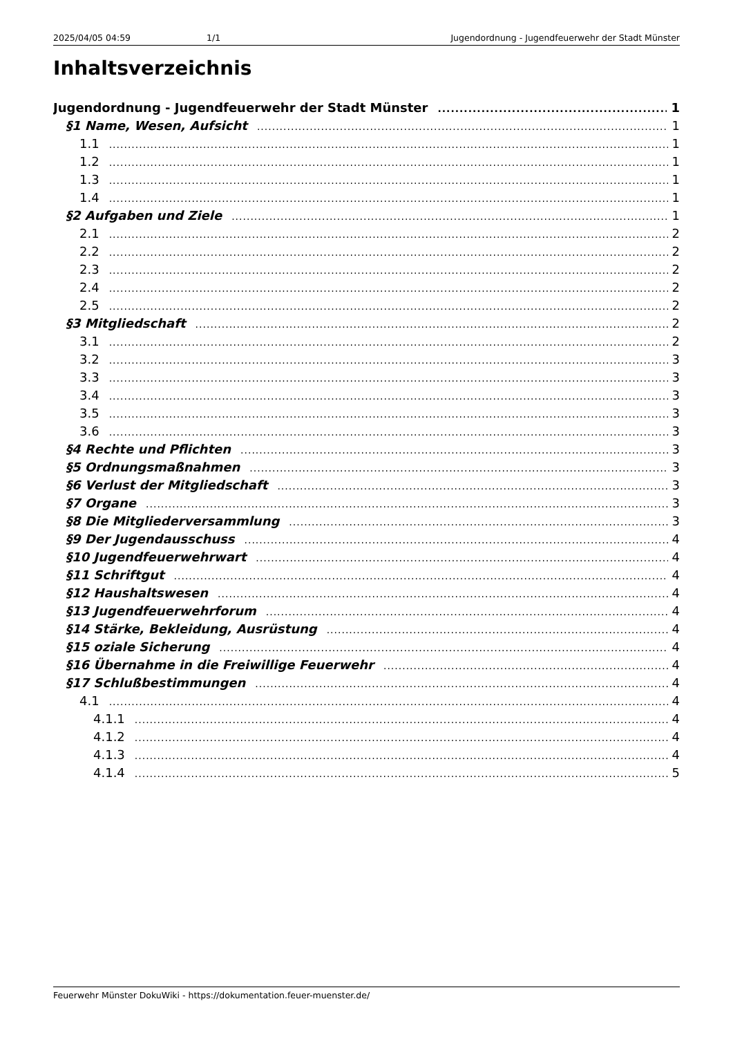2025/04/05 04:59 1/1 Jugendordnung - Jugendfeuerwehr der Stadt Münster
Inhaltsverzeichnis
Jugendordnung - Jugendfeuerwehr der Stadt Münster 1
§1 Name, Wesen, Aufsicht 1
1.1 1
1.2 1
1.3 1
1.4 1
§2 Aufgaben und Ziele 1
2.1 2
2.2 2
2.3 2
2.4 2
2.5 2
§3 Mitgliedschaft 2
3.1 2
3.2 3
3.3 3
3.4 3
3.5 3
3.6 3
§4 Rechte und Pflichten 3
§5 Ordnungsmaßnahmen 3
§6 Verlust der Mitgliedschaft 3
§7 Organe 3
§8 Die Mitgliederversammlung 3
§9 Der Jugendausschuss 4
§10 Jugendfeuerwehrwart 4
§11 Schriftgut 4
§12 Haushaltswesen 4
§13 Jugendfeuerwehrforum 4
§14 Stärke, Bekleidung, Ausrüstung 4
§15 oziale Sicherung 4
§16 Übernahme in die Freiwillige Feuerwehr 4
§17 Schlußbestimmungen 4
4.1 4
4.1.1 4
4.1.2 4
4.1.3 4
4.1.4 5
Feuerwehr Münster DokuWiki - https://dokumentation.feuer-muenster.de/